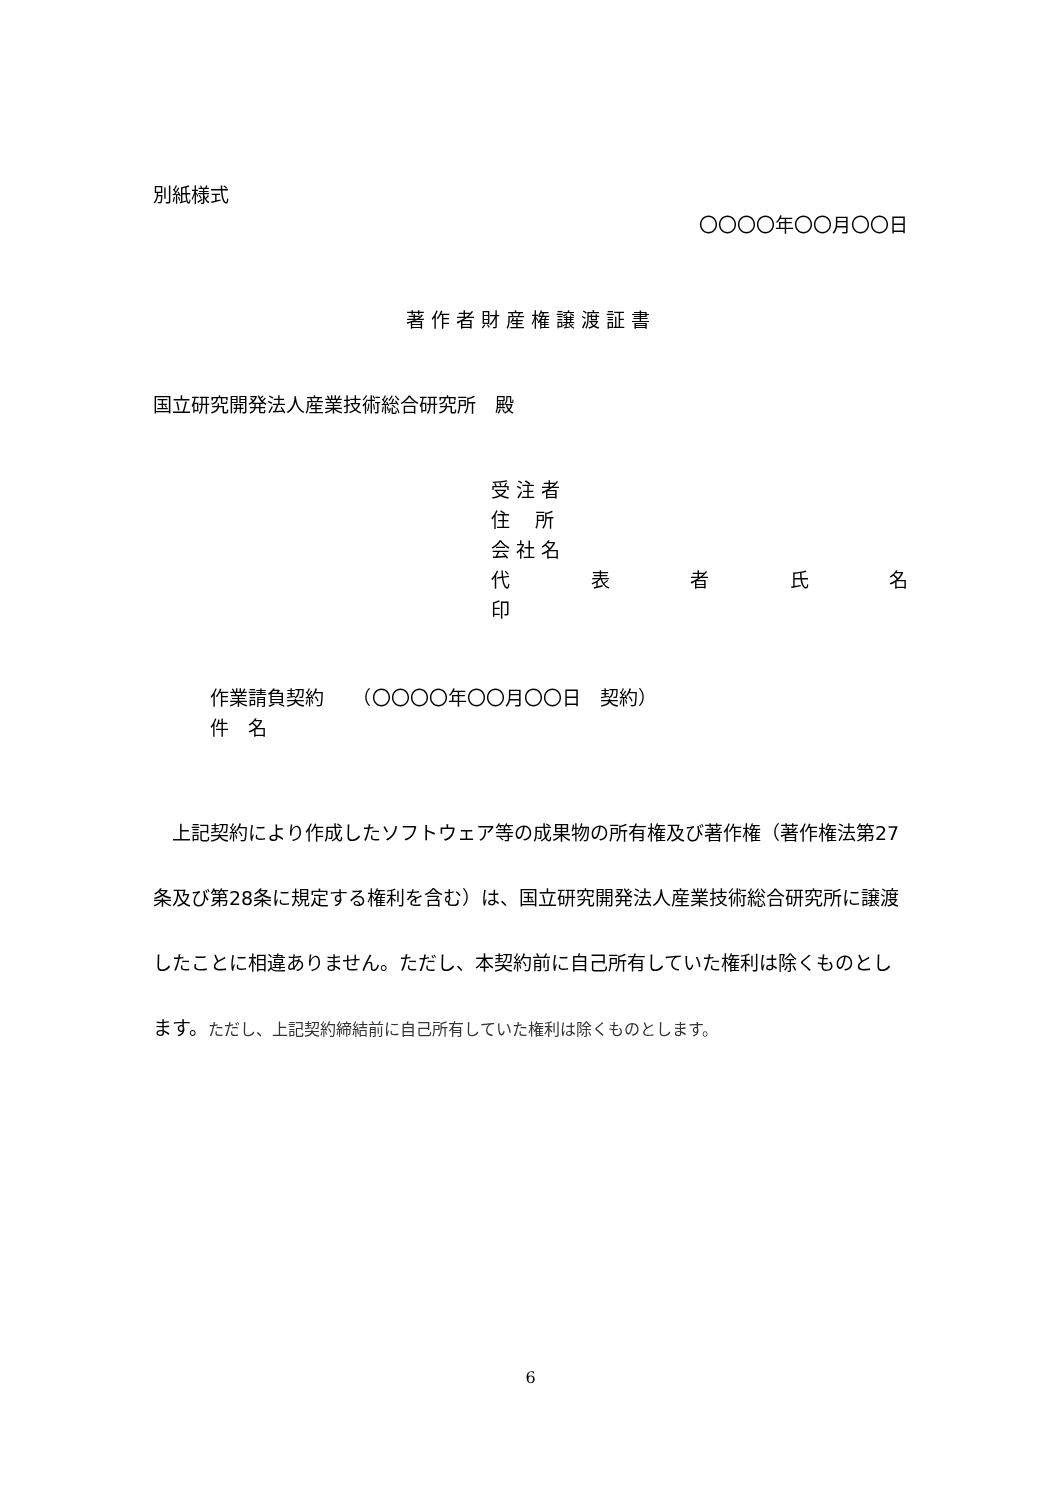別紙様式
〇〇〇〇年〇〇月〇〇日
著作者財産権譲渡証書
国立研究開発法人産業技術総合研究所　殿
受 注 者
住　 所
会 社 名
代 表 者 氏 名
印
作業請負契約　　（〇〇〇〇年〇〇月〇〇日　契約）
件　名
　上記契約により作成したソフトウェア等の成果物の所有権及び著作権（著作権法第27条及び第28条に規定する権利を含む）は、国立研究開発法人産業技術総合研究所に譲渡したことに相違ありません。ただし、本契約前に自己所有していた権利は除くものとします。ただし、上記契約締結前に自己所有していた権利は除くものとします。
6